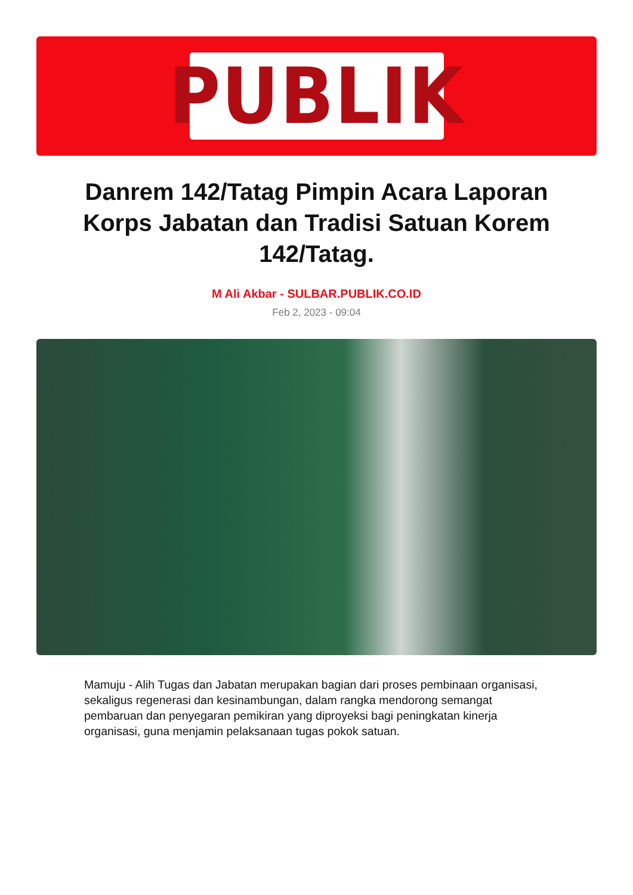PUBLIK
Danrem 142/Tatag Pimpin Acara Laporan Korps Jabatan dan Tradisi Satuan Korem 142/Tatag.
M Ali Akbar - SULBAR.PUBLIK.CO.ID
Feb 2, 2023 - 09:04
Mamuju - Alih Tugas dan Jabatan merupakan bagian dari proses pembinaan organisasi, sekaligus regenerasi dan kesinambungan, dalam rangka mendorong semangat pembaruan dan penyegaran pemikiran yang diproyeksi bagi peningkatan kinerja organisasi, guna menjamin pelaksanaan tugas pokok satuan.